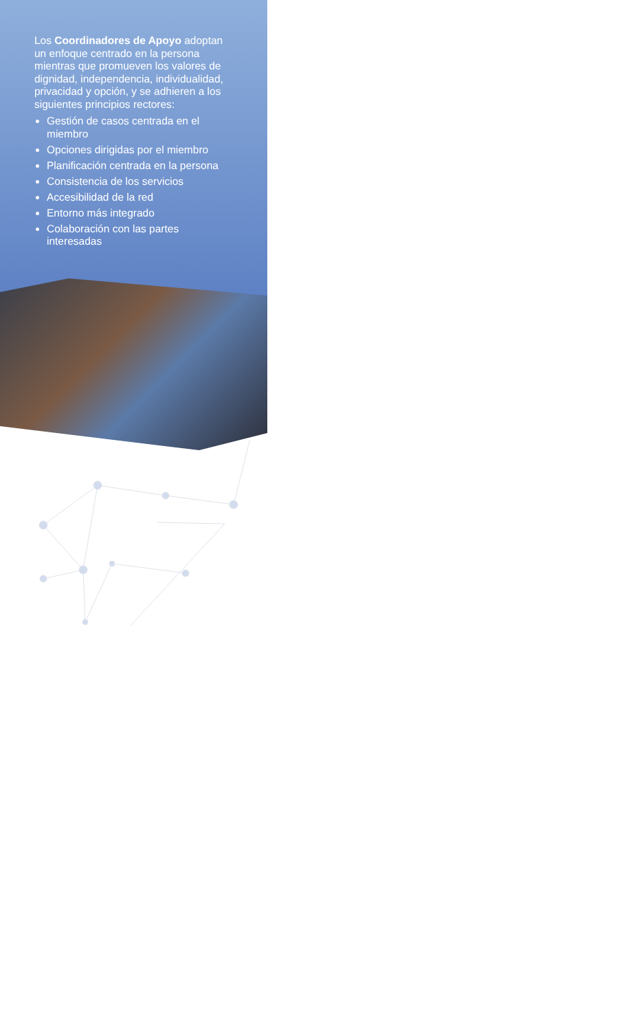Los Coordinadores de Apoyo adoptan un enfoque centrado en la persona mientras que promueven los valores de dignidad, independencia, individualidad, privacidad y opción, y se adhieren a los siguientes principios rectores:
Gestión de casos centrada en el miembro
Opciones dirigidas por el miembro
Planificación centrada en la persona
Consistencia de los servicios
Accesibilidad de la red
Entorno más integrado
Colaboración con las partes interesadas